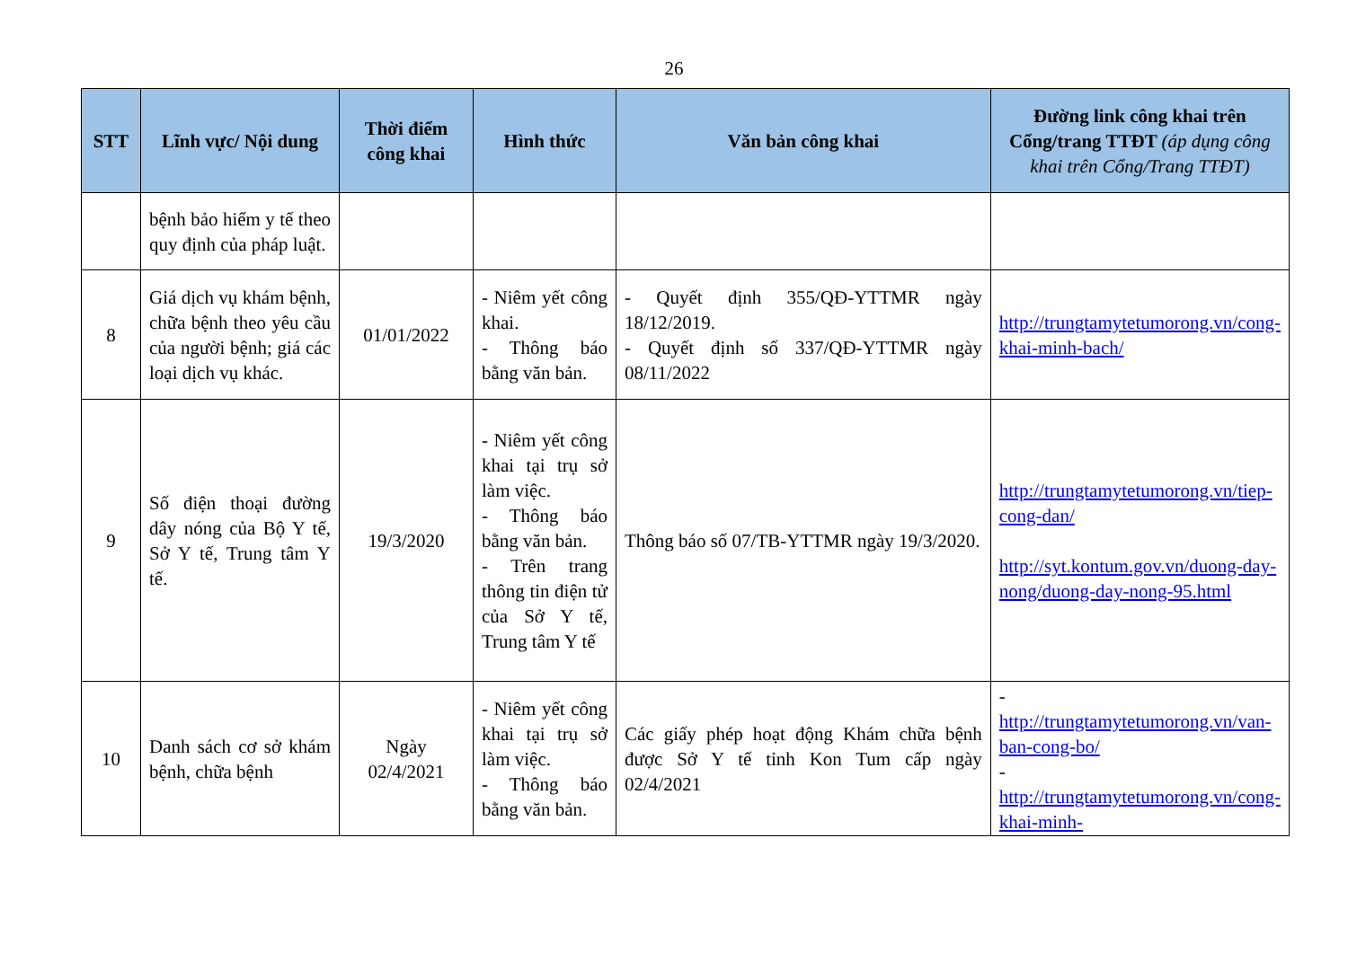26
| STT | Lĩnh vực/ Nội dung | Thời điểm công khai | Hình thức | Văn bản công khai | Đường link công khai trên Cổng/trang TTĐT (áp dụng công khai trên Cổng/Trang TTĐT) |
| --- | --- | --- | --- | --- | --- |
| | bệnh bảo hiểm y tế theo quy định của pháp luật. | | | | |
| 8 | Giá dịch vụ khám bệnh, chữa bệnh theo yêu cầu của người bệnh; giá các loại dịch vụ khác. | 01/01/2022 | - Niêm yết công khai. - Thông báo bằng văn bản. | - Quyết định 355/QĐ-YTTMR ngày 18/12/2019. - Quyết định số 337/QĐ-YTTMR ngày 08/11/2022 | http://trungtamytetumorong.vn/cong-khai-minh-bach/ |
| 9 | Số điện thoại đường dây nóng của Bộ Y tế, Sở Y tế, Trung tâm Y tế. | 19/3/2020 | - Niêm yết công khai tại trụ sở làm việc. - Thông báo bằng văn bản. - Trên trang thông tin điện tử của Sở Y tế, Trung tâm Y tế | Thông báo số 07/TB-YTTMR ngày 19/3/2020. | http://trungtamytetumorong.vn/tiep-cong-dan/ http://syt.kontum.gov.vn/duong-day-nong/duong-day-nong-95.html |
| 10 | Danh sách cơ sở khám bệnh, chữa bệnh | Ngày 02/4/2021 | - Niêm yết công khai tại trụ sở làm việc. - Thông báo bằng văn bản. | Các giấy phép hoạt động Khám chữa bệnh được Sở Y tế tỉnh Kon Tum cấp ngày 02/4/2021 | - http://trungtamytetumorong.vn/van-ban-cong-bo/ - http://trungtamytetumorong.vn/cong-khai-minh- |